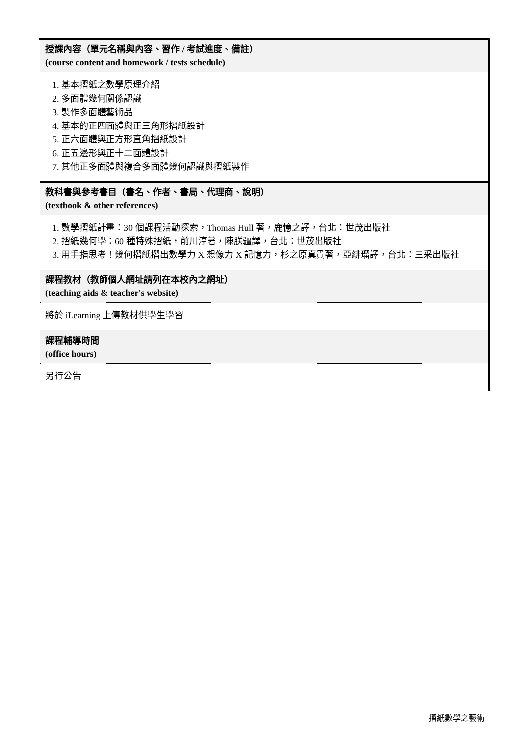| 授課內容（單元名稱與內容、習作 / 考試進度、備註） (course content and homework / tests schedule) |
| 1. 基本摺紙之數學原理介紹 2. 多面體幾何關係認識 3. 製作多面體藝術品 4. 基本的正四面體與正三角形摺紙設計 5. 正六面體與正方形直角摺紙設計 6. 正五邊形與正十二面體設計 7. 其他正多面體與複合多面體幾何認識與摺紙製作 |
| 教科書與參考書目（書名、作者、書局、代理商、說明） (textbook & other references) |
| 1. 數學摺紙計畫：30 個課程活動探索，Thomas Hull 著，鹿憶之譯，台北：世茂出版社 2. 摺紙幾何學：60 種特殊摺紙，前川淳著，陳朕疆譯，台北：世茂出版社 3. 用手指思考！幾何摺紙摺出數學力 X 想像力 X 記憶力，杉之原真貴著，亞緋瑠譯，台北：三采出版社 |
| 課程教材（教師個人網址請列在本校內之網址） (teaching aids & teacher's website) |
| 將於 iLearning 上傳教材供學生學習 |
| 課程輔導時間 (office hours) |
| 另行公告 |
摺紙數學之藝術